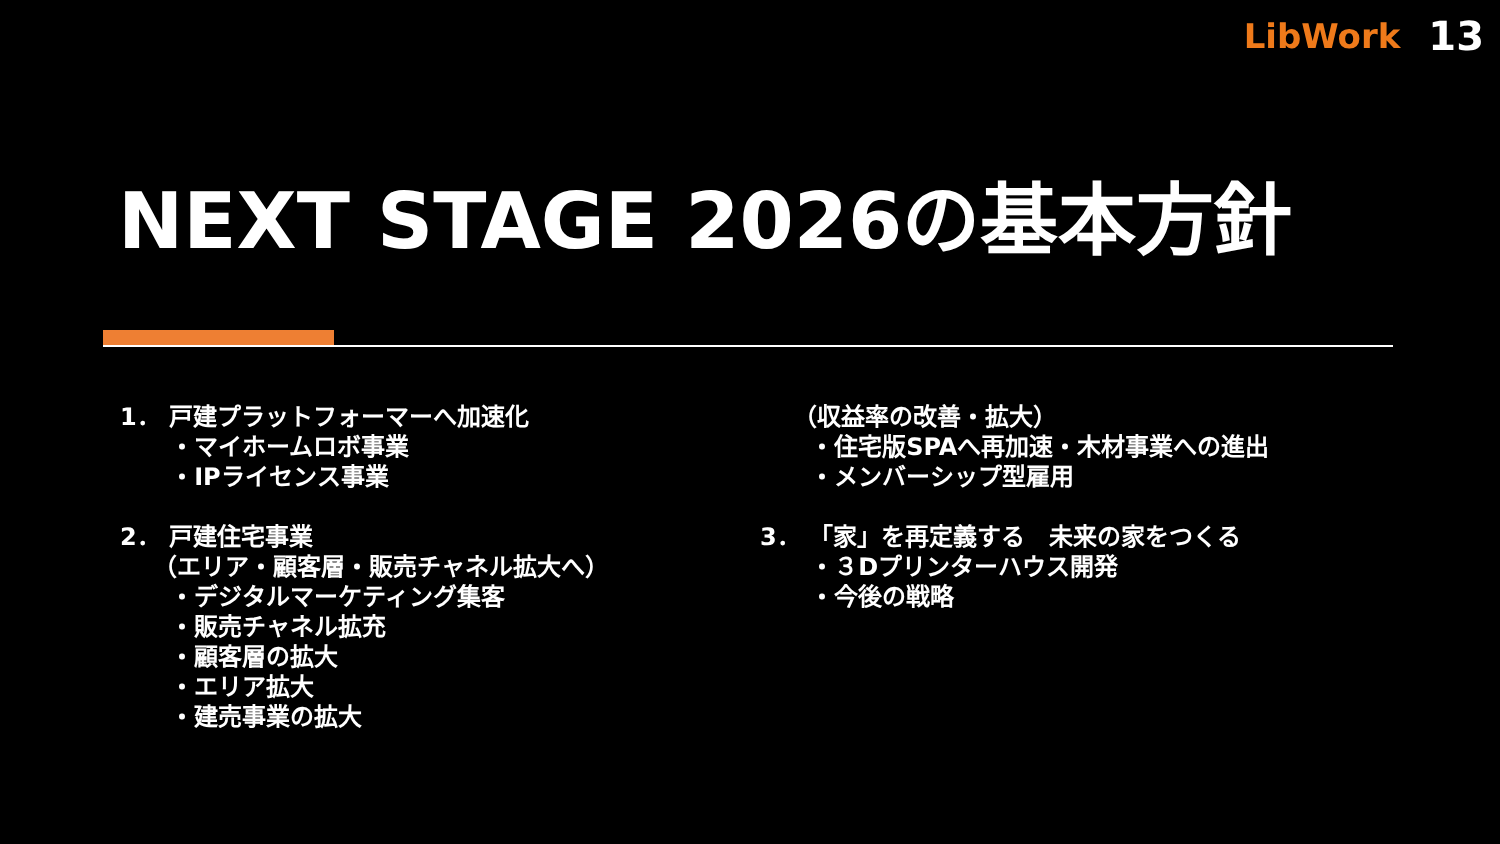LibWork 13
NEXT STAGE 2026の基本方針
1． 戸建プラットフォーマーへ加速化
・マイホームロボ事業
・IPライセンス事業
2． 戸建住宅事業
（エリア・顧客層・販売チャネル拡大へ）
・デジタルマーケティング集客
・販売チャネル拡充
・顧客層の拡大
・エリア拡大
・建売事業の拡大
（収益率の改善・拡大）
・住宅版SPAへ再加速・木材事業への進出
・メンバーシップ型雇用
3． 「家」を再定義する　未来の家をつくる
・３Dプリンターハウス開発
・今後の戦略